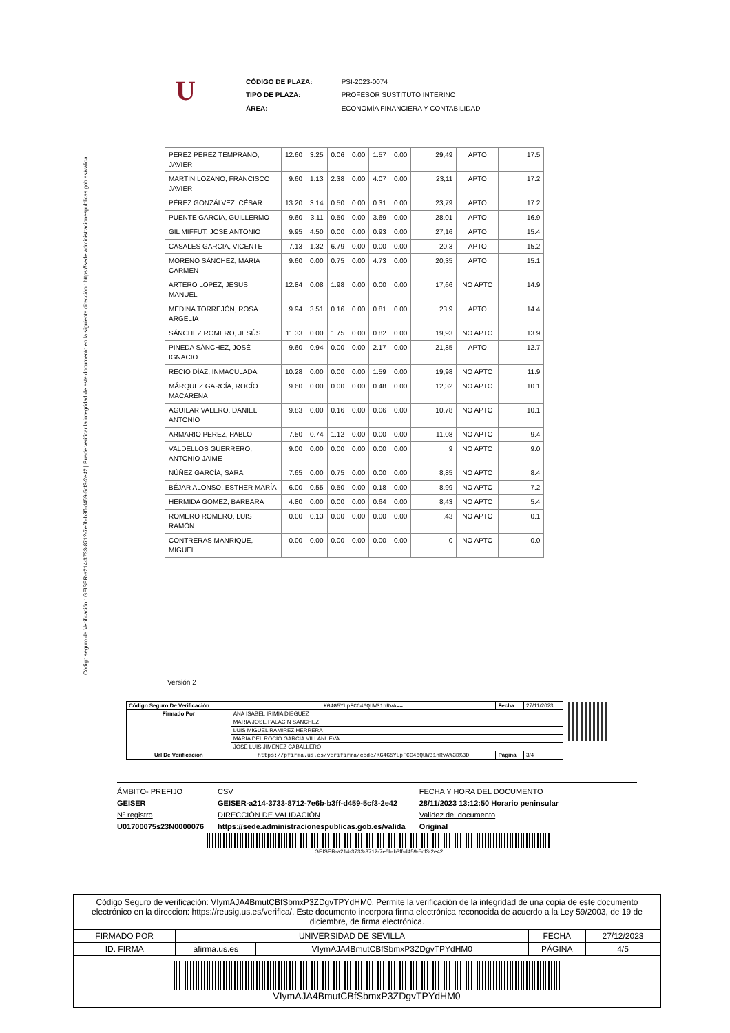Código seguro de Verificación : GEISER-a214-3733-8712-7e6b-b3ff-d459-5cf3-2e42 | Puede verificar la integridad de este documento en la siguiente dirección : https://sede.administracionespublicas.gob.es/valida
U
| CÓDIGO DE PLAZA: | PSI-2023-0074 |
| TIPO DE PLAZA: | PROFESOR SUSTITUTO INTERINO |
| ÁREA: | ECONOMÍA FINANCIERA Y CONTABILIDAD |
| PEREZ PEREZ TEMPRANO, JAVIER | 12.60 | 3.25 | 0.06 | 0.00 | 1.57 | 0.00 | 29,49 | APTO | 17.5 |
| MARTIN LOZANO, FRANCISCO JAVIER | 9.60 | 1.13 | 2.38 | 0.00 | 4.07 | 0.00 | 23,11 | APTO | 17.2 |
| PÉREZ GONZÁLVEZ, CÉSAR | 13.20 | 3.14 | 0.50 | 0.00 | 0.31 | 0.00 | 23,79 | APTO | 17.2 |
| PUENTE GARCIA, GUILLERMO | 9.60 | 3.11 | 0.50 | 0.00 | 3.69 | 0.00 | 28,01 | APTO | 16.9 |
| GIL MIFFUT, JOSE ANTONIO | 9.95 | 4.50 | 0.00 | 0.00 | 0.93 | 0.00 | 27,16 | APTO | 15.4 |
| CASALES GARCIA, VICENTE | 7.13 | 1.32 | 6.79 | 0.00 | 0.00 | 0.00 | 20,3 | APTO | 15.2 |
| MORENO SÁNCHEZ, MARIA CARMEN | 9.60 | 0.00 | 0.75 | 0.00 | 4.73 | 0.00 | 20,35 | APTO | 15.1 |
| ARTERO LOPEZ, JESUS MANUEL | 12.84 | 0.08 | 1.98 | 0.00 | 0.00 | 0.00 | 17,66 | NO APTO | 14.9 |
| MEDINA TORREJÓN, ROSA ARGELIA | 9.94 | 3.51 | 0.16 | 0.00 | 0.81 | 0.00 | 23,9 | APTO | 14.4 |
| SÁNCHEZ ROMERO, JESÚS | 11.33 | 0.00 | 1.75 | 0.00 | 0.82 | 0.00 | 19,93 | NO APTO | 13.9 |
| PINEDA SÁNCHEZ, JOSÉ IGNACIO | 9.60 | 0.94 | 0.00 | 0.00 | 2.17 | 0.00 | 21,85 | APTO | 12.7 |
| RECIO DÍAZ, INMACULADA | 10.28 | 0.00 | 0.00 | 0.00 | 1.59 | 0.00 | 19,98 | NO APTO | 11.9 |
| MÁRQUEZ GARCÍA, ROCÍO MACARENA | 9.60 | 0.00 | 0.00 | 0.00 | 0.48 | 0.00 | 12,32 | NO APTO | 10.1 |
| AGUILAR VALERO, DANIEL ANTONIO | 9.83 | 0.00 | 0.16 | 0.00 | 0.06 | 0.00 | 10,78 | NO APTO | 10.1 |
| ARMARIO PEREZ, PABLO | 7.50 | 0.74 | 1.12 | 0.00 | 0.00 | 0.00 | 11,08 | NO APTO | 9.4 |
| VALDELLOS GUERRERO, ANTONIO JAIME | 9.00 | 0.00 | 0.00 | 0.00 | 0.00 | 0.00 | 9 | NO APTO | 9.0 |
| NÚÑEZ GARCÍA, SARA | 7.65 | 0.00 | 0.75 | 0.00 | 0.00 | 0.00 | 8,85 | NO APTO | 8.4 |
| BÉJAR ALONSO, ESTHER MARÍA | 6.00 | 0.55 | 0.50 | 0.00 | 0.18 | 0.00 | 8,99 | NO APTO | 7.2 |
| HERMIDA GOMEZ, BARBARA | 4.80 | 0.00 | 0.00 | 0.00 | 0.64 | 0.00 | 8,43 | NO APTO | 5.4 |
| ROMERO ROMERO, LUIS RAMÓN | 0.00 | 0.13 | 0.00 | 0.00 | 0.00 | 0.00 | ,43 | NO APTO | 0.1 |
| CONTRERAS MANRIQUE, MIGUEL | 0.00 | 0.00 | 0.00 | 0.00 | 0.00 | 0.00 | 0 | NO APTO | 0.0 |
Versión 2
| Código Seguro De Verificación | KG4G5YLpFCC46QUW31nRvA== | Fecha | 27/11/2023 |
| Firmado Por | ANA ISABEL IRIMIA DIEGUEZ | | |
| | MARIA JOSE PALACIN SANCHEZ | | |
| | LUIS MIGUEL RAMIREZ HERRERA | | |
| | MARIA DEL ROCIO GARCIA VILLANUEVA | | |
| | JOSE LUIS JIMENEZ CABALLERO | | |
| Url De Verificación | https://pfirma.us.es/verifirma/code/KG4G5YLpFCC46QUW31nRvA%3D%3D | Página | 3/4 |
ÁMBITO- PREFIJO
GEISER
Nº registro
U01700075s23N0000076
CSV
GEISER-a214-3733-8712-7e6b-b3ff-d459-5cf3-2e42
DIRECCIÓN DE VALIDACIÓN
https://sede.administracionespublicas.gob.es/valida
FECHA Y HORA DEL DOCUMENTO
28/11/2023 13:12:50 Horario peninsular
Validez del documento
Original
GEISER-a214-3733-8712-7e6b-b3ff-d459-5cf3-2e42
Código Seguro de verificación: VIymAJA4BmutCBfSbmxP3ZDgvTPYdHM0. Permite la verificación de la integridad de una copia de este documento electrónico en la direccion: https://reusig.us.es/verifica/. Este documento incorpora firma electrónica reconocida de acuerdo a la Ley 59/2003, de 19 de diciembre, de firma electrónica.
| FIRMADO POR | UNIVERSIDAD DE SEVILLA | | FECHA | 27/12/2023 |
| ID. FIRMA | afirma.us.es | VIymAJA4BmutCBfSbmxP3ZDgvTPYdHM0 | PÁGINA | 4/5 |
| VIymAJA4BmutCBfSbmxP3ZDgvTPYdHM0 | | | | |